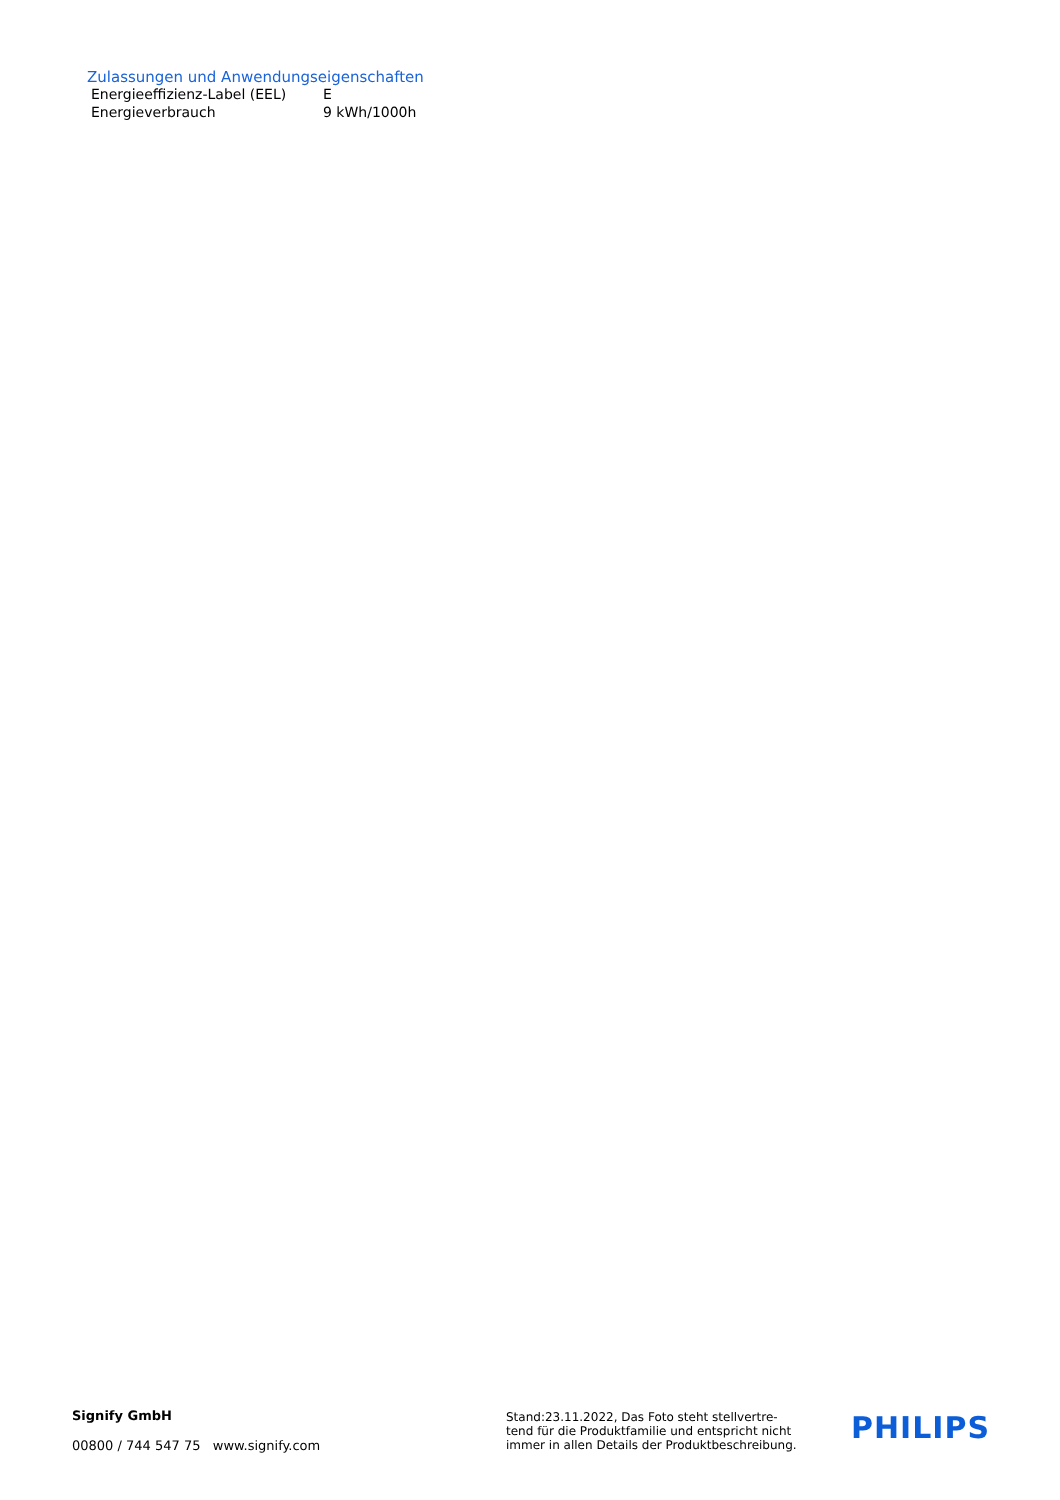Zulassungen und Anwendungseigenschaften
| Energieeffizienz-Label (EEL) | E |
| Energieverbrauch | 9 kWh/1000h |
Signify GmbH
00800 / 744 547 75 www.signify.com
Stand:23.11.2022, Das Foto steht stellvertre-
tend für die Produktfamilie und entspricht nicht
immer in allen Details der Produktbeschreibung.
PHILIPS